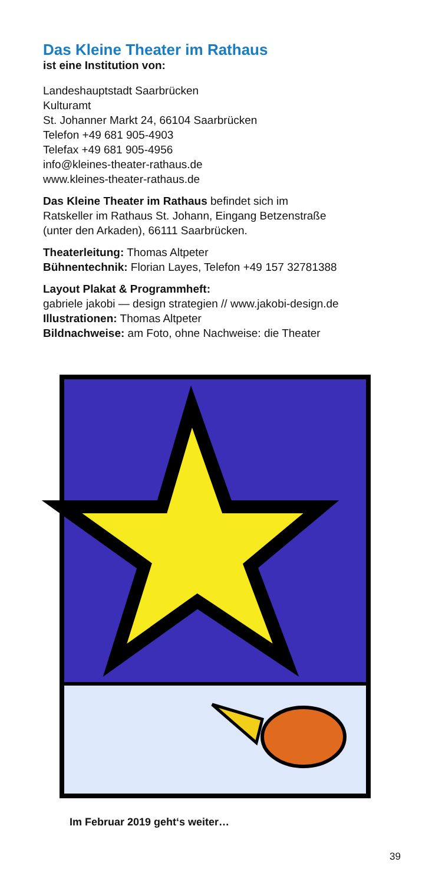Das Kleine Theater im Rathaus
ist eine Institution von:
Landeshauptstadt Saarbrücken
Kulturamt
St. Johanner Markt 24, 66104 Saarbrücken
Telefon +49 681 905-4903
Telefax +49 681 905-4956
info@kleines-theater-rathaus.de
www.kleines-theater-rathaus.de
Das Kleine Theater im Rathaus befindet sich im
Ratskeller im Rathaus St. Johann, Eingang Betzenstraße
(unter den Arkaden), 66111 Saarbrücken.
Theaterleitung: Thomas Altpeter
Bühnentechnik: Florian Layes, Telefon +49 157 32781388
Layout Plakat & Programmheft:
gabriele jakobi — design strategien // www.jakobi-design.de
Illustrationen: Thomas Altpeter
Bildnachweise: am Foto, ohne Nachweise: die Theater
Im Februar 2019 geht‘s weiter…
39